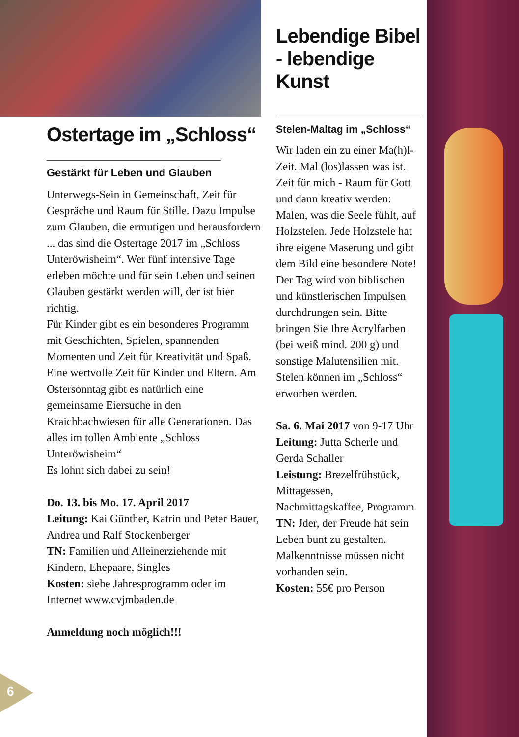Ostertage im „Schloss“
Gestärkt für Leben und Glauben
Unterwegs-Sein in Gemeinschaft, Zeit für Gespräche und Raum für Stille. Dazu Impulse zum Glauben, die ermutigen und herausfordern ... das sind die Ostertage 2017 im „Schloss Unteröwisheim“. Wer fünf intensive Tage erleben möchte und für sein Leben und seinen Glauben gestärkt werden will, der ist hier richtig.
Für Kinder gibt es ein besonderes Programm mit Geschichten, Spielen, spannenden Momenten und Zeit für Kreativität und Spaß. Eine wertvolle Zeit für Kinder und Eltern. Am Ostersonntag gibt es natürlich eine gemeinsame Eiersuche in den Kraichbachwiesen für alle Generationen. Das alles im tollen Ambiente „Schloss Unteröwisheim“
Es lohnt sich dabei zu sein!
Do. 13. bis Mo. 17. April 2017
Leitung: Kai Günther, Katrin und Peter Bauer, Andrea und Ralf Stockenberger
TN: Familien und Alleinerziehende mit Kindern, Ehepaare, Singles
Kosten: siehe Jahresprogramm oder im Internet www.cvjmbaden.de
Anmeldung noch möglich!!!
Lebendige Bibel - lebendige Kunst
Stelen-Maltag im „Schloss“
Wir laden ein zu einer Ma(h)l-Zeit. Mal (los)lassen was ist. Zeit für mich - Raum für Gott und dann kreativ werden: Malen, was die Seele fühlt, auf Holzstelen. Jede Holzstele hat ihre eigene Maserung und gibt dem Bild eine besondere Note! Der Tag wird von biblischen und künstlerischen Impulsen durchdrungen sein. Bitte bringen Sie Ihre Acrylfarben (bei weiß mind. 200 g) und sonstige Malutensilien mit. Stelen können im „Schloss“ erworben werden.
Sa. 6. Mai 2017 von 9-17 Uhr
Leitung: Jutta Scherle und Gerda Schaller
Leistung: Brezelfrühstück, Mittagessen, Nachmittagskaffee, Programm
TN: Jder, der Freude hat sein Leben bunt zu gestalten. Malkenntnisse müssen nicht vorhanden sein.
Kosten: 55€ pro Person
6